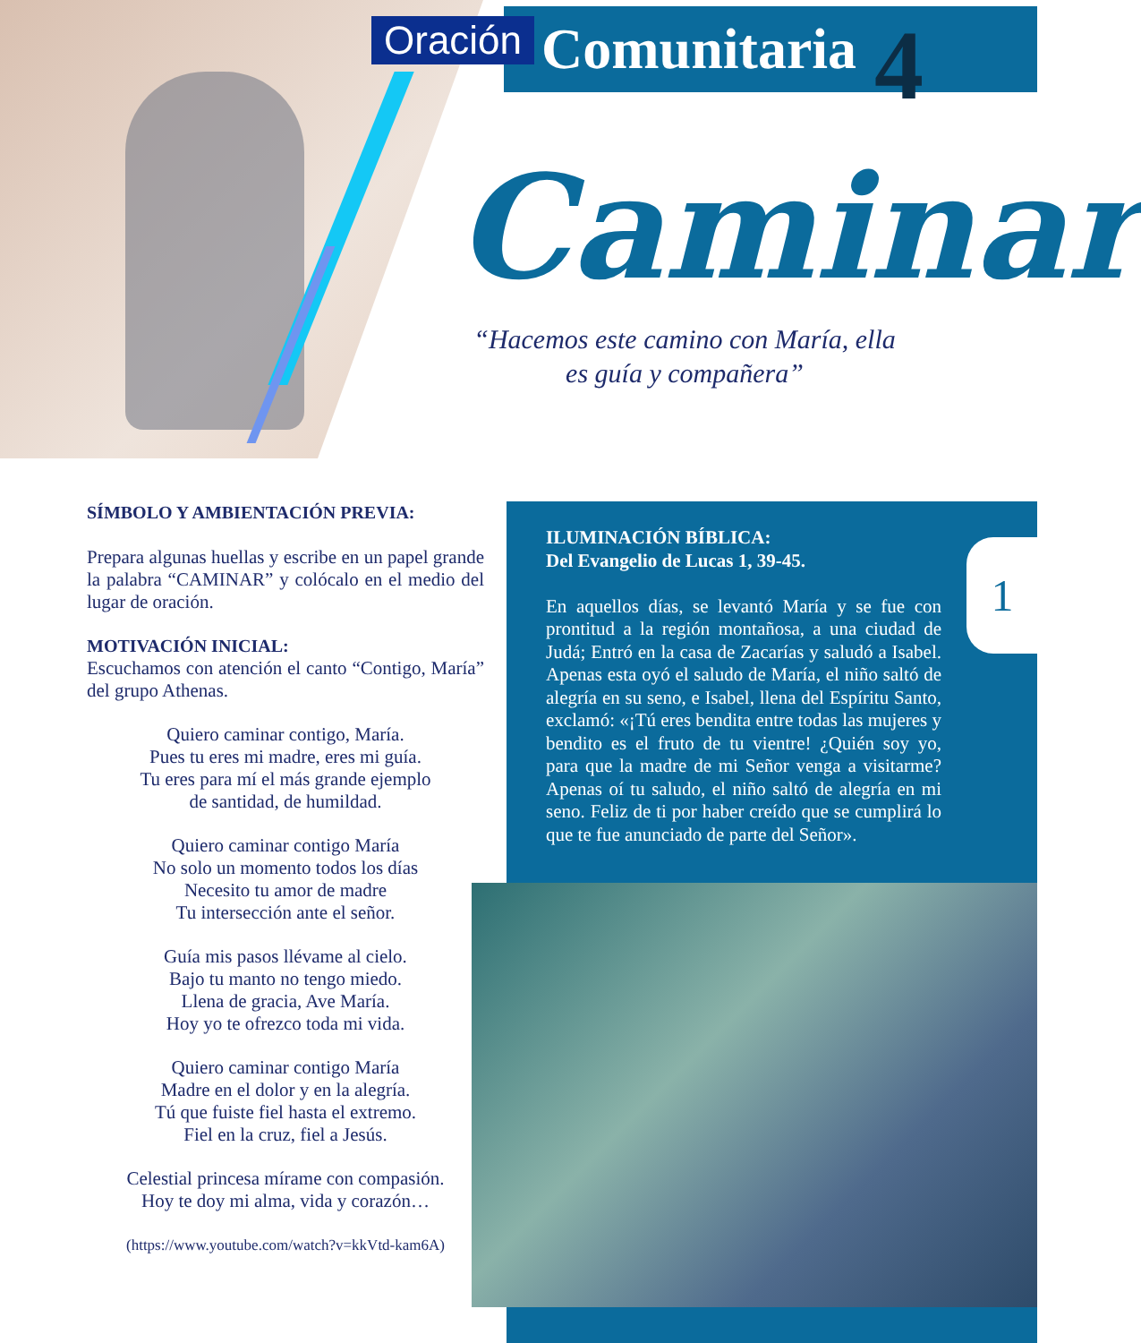Oración Comunitaria 4
Caminar
“Hacemos este camino con María, ella es guía y compañera”
SÍMBOLO Y AMBIENTACIÓN PREVIA:
Prepara algunas huellas y escribe en un papel grande la palabra “CAMINAR” y colócalo en el medio del lugar de oración.
MOTIVACIÓN INICIAL:
Escuchamos con atención el canto “Contigo, María” del grupo Athenas.
Quiero caminar contigo, María.
Pues tu eres mi madre, eres mi guía.
Tu eres para mí el más grande ejemplo
de santidad, de humildad.
Quiero caminar contigo María
No solo un momento todos los días
Necesito tu amor de madre
Tu intersección ante el señor.
Guía mis pasos llévame al cielo.
Bajo tu manto no tengo miedo.
Llena de gracia, Ave María.
Hoy yo te ofrezco toda mi vida.
Quiero caminar contigo María
Madre en el dolor y en la alegría.
Tú que fuiste fiel hasta el extremo.
Fiel en la cruz, fiel a Jesús.
Celestial princesa mírame con compasión.
Hoy te doy mi alma, vida y corazón…
(https://www.youtube.com/watch?v=kkVtd-kam6A)
ILUMINACIÓN BÍBLICA:
Del Evangelio de Lucas 1, 39-45.
En aquellos días, se levantó María y se fue con prontitud a la región montañosa, a una ciudad de Judá; Entró en la casa de Zacarías y saludó a Isabel. Apenas esta oyó el saludo de María, el niño saltó de alegría en su seno, e Isabel, llena del Espíritu Santo, exclamó: «¡Tú eres bendita entre todas las mujeres y bendito es el fruto de tu vientre! ¿Quién soy yo, para que la madre de mi Señor venga a visitarme? Apenas oí tu saludo, el niño saltó de alegría en mi seno. Feliz de ti por haber creído que se cumplirá lo que te fue anunciado de parte del Señor».
1